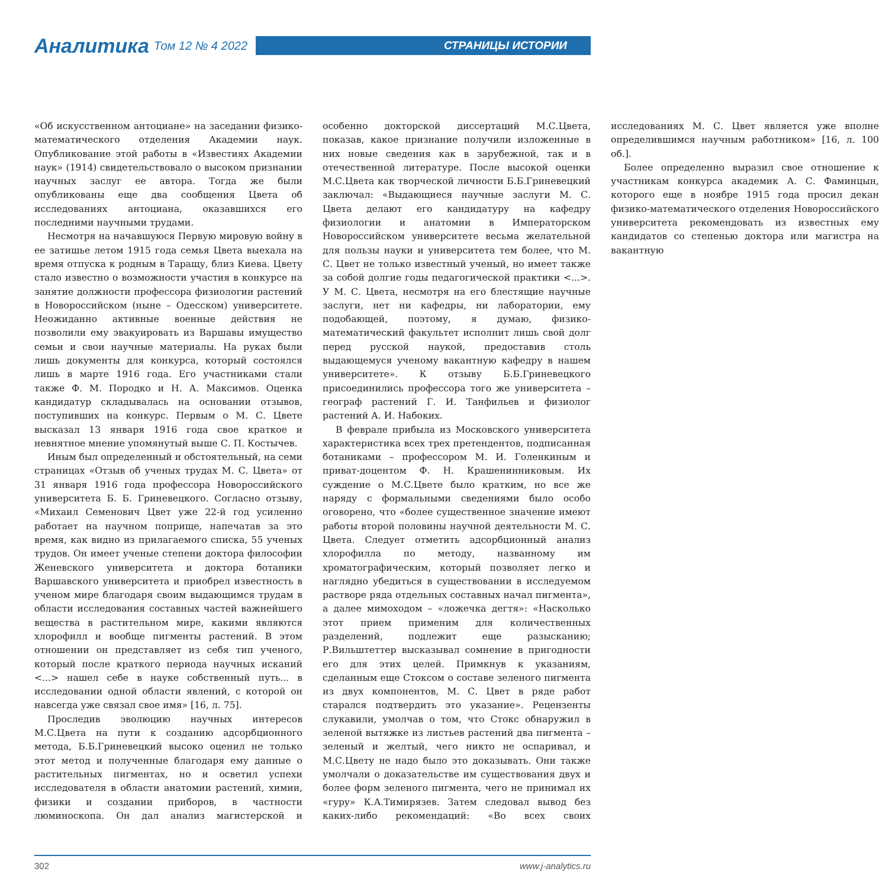Аналитика Том 12 № 4 2022
СТРАНИЦЫ ИСТОРИИ
«Об искусственном антоциане» на заседании физико-математического отделения Академии наук. Опубликование этой работы в «Известиях Академии наук» (1914) свидетельствовало о высоком признании научных заслуг ее автора. Тогда же были опубликованы еще два сообщения Цвета об исследованиях антоциана, оказавшихся его последними научными трудами.
Несмотря на начавшуюся Первую мировую войну в ее затишье летом 1915 года семья Цвета выехала на время отпуска к родным в Таращу, близ Киева. Цвету стало известно о возможности участия в конкурсе на занятие должности профессора физиологии растений в Новороссийском (ныне – Одесском) университете. Неожиданно активные военные действия не позволили ему эвакуировать из Варшавы имущество семьи и свои научные материалы. На руках были лишь документы для конкурса, который состоялся лишь в марте 1916 года. Его участниками стали также Ф. М. Породко и Н. А. Максимов. Оценка кандидатур складывалась на основании отзывов, поступивших на конкурс. Первым о М. С. Цвете высказал 13 января 1916 года свое краткое и невнятное мнение упомянутый выше С. П. Костычев.
Иным был определенный и обстоятельный, на семи страницах «Отзыв об ученых трудах М. С. Цвета» от 31 января 1916 года профессора Новороссийского университета Б. Б. Гриневецкого. Согласно отзыву, «Михаил Семенович Цвет уже 22-й год усиленно работает на научном поприще, напечатав за это время, как видно из прилагаемого списка, 55 ученых трудов. Он имеет ученые степени доктора философии Женевского университета и доктора ботаники Варшавского университета и приобрел известность в ученом мире благодаря своим выдающимся трудам в области исследования составных частей важнейшего вещества в растительном мире, какими являются хлорофилл и вообще пигменты растений. В этом отношении он представляет из себя тип ученого, который после краткого периода научных исканий <...> нашел себе в науке собственный путь... в исследовании одной области явлений, с которой он навсегда уже связал свое имя» [16, л. 75].
Проследив эволюцию научных интересов М.С.Цвета на пути к созданию адсорбционного метода, Б.Б.Гриневецкий высоко оценил не только этот метод и полученные благодаря ему данные о растительных пигментах, но и осветил успехи исследователя в области анатомии растений, химии, физики и создании приборов, в частности люминоскопа. Он дал анализ магистерской и особенно докторской диссертаций М.С.Цвета, показав, какое признание получили изложенные в них новые сведения как в зарубежной, так и в отечественной литературе. После высокой оценки М.С.Цвета как творческой личности Б.Б.Гриневецкий заключал: «Выдающиеся научные заслуги М. С. Цвета делают его кандидатуру на кафедру физиологии и анатомии в Императорском Новороссийском университете весьма желательной для пользы науки и университета тем более, что М. С. Цвет не только известный ученый, но имеет также за собой долгие годы педагогической практики <...>. У М. С. Цвета, несмотря на его блестящие научные заслуги, нет ни кафедры, ни лаборатории, ему подобающей, поэтому, я думаю, физико-математический факультет исполнит лишь свой долг перед русской наукой, предоставив столь выдающемуся ученому вакантную кафедру в нашем университете». К отзыву Б.Б.Гриневецкого присоединились профессора того же университета – географ растений Г. И. Танфильев и физиолог растений А. И. Набоких.
В феврале прибыла из Московского университета характеристика всех трех претендентов, подписанная ботаниками – профессором М. И. Голенкиным и приват-доцентом Ф. Н. Крашенинниковым. Их суждение о М.С.Цвете было кратким, но все же наряду с формальными сведениями было особо оговорено, что «более существенное значение имеют работы второй половины научной деятельности М. С. Цвета. Следует отметить адсорбционный анализ хлорофилла по методу, названному им хроматографическим, который позволяет легко и наглядно убедиться в существовании в исследуемом растворе ряда отдельных составных начал пигмента», а далее мимоходом – «ложечка дегтя»: «Насколько этот прием применим для количественных разделений, подлежит еще разысканию; Р.Вильштеттер высказывал сомнение в пригодности его для этих целей. Примкнув к указаниям, сделанным еще Стоксом о составе зеленого пигмента из двух компонентов, М. С. Цвет в ряде работ старался подтвердить это указание». Рецензенты слукавили, умолчав о том, что Стокс обнаружил в зеленой вытяжке из листьев растений два пигмента – зеленый и желтый, чего никто не оспаривал, и М.С.Цвету не надо было это доказывать. Они также умолчали о доказательстве им существования двух и более форм зеленого пигмента, чего не принимал их «гуру» К.А.Тимирязев. Затем следовал вывод без каких-либо рекомендаций: «Во всех своих исследованиях М. С. Цвет является уже вполне определившимся научным работником» [16, л. 100 об.].
Более определенно выразил свое отношение к участникам конкурса академик А. С. Фаминцын, которого еще в ноябре 1915 года просил декан физико-математического отделения Новороссийского университета рекомендовать из известных ему кандидатов со степенью доктора или магистра на вакантную
302 www.j-analytics.ru